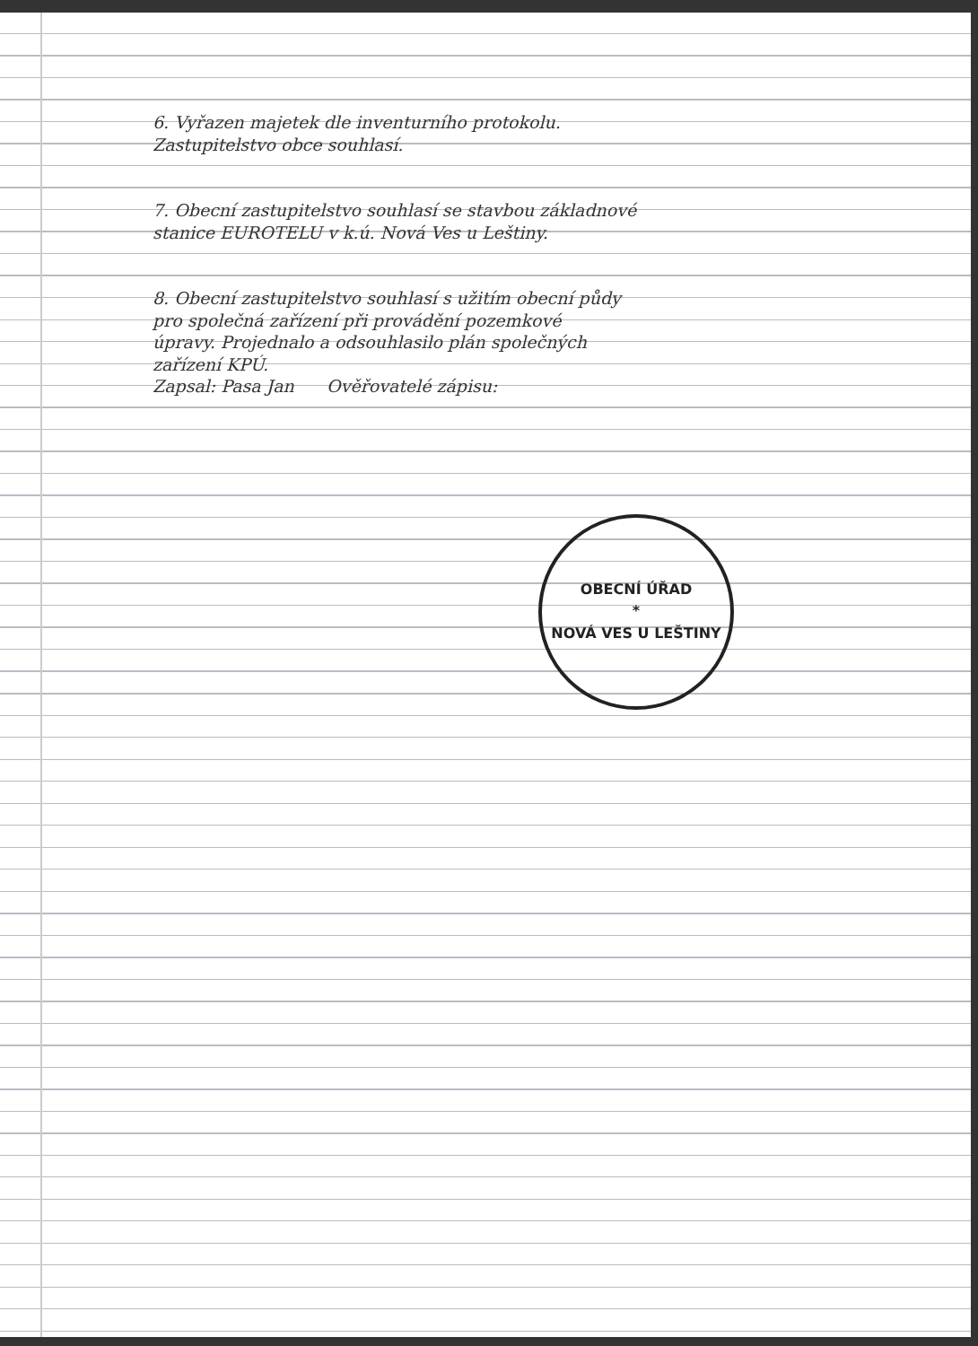6. Vyřazen majetek dle inventurního protokolu.
Zastupitelstvo obce souhlasí.
7. Obecní zastupitelstvo souhlasí se stavbou základnové
stanice EUROTELU v k.ú. Nová Ves u Leštiny.
8. Obecní zastupitelstvo souhlasí s užitím obecní půdy
pro společná zařízení při provádění pozemkové
úpravy. Projednalo a odsouhlasilo plán společných
zařízení KPÚ.
Zapsal: Pasa Jan Ověřovatelé zápisu:
OBECNÍ ÚŘAD
*
NOVÁ VES U LEŠTINY